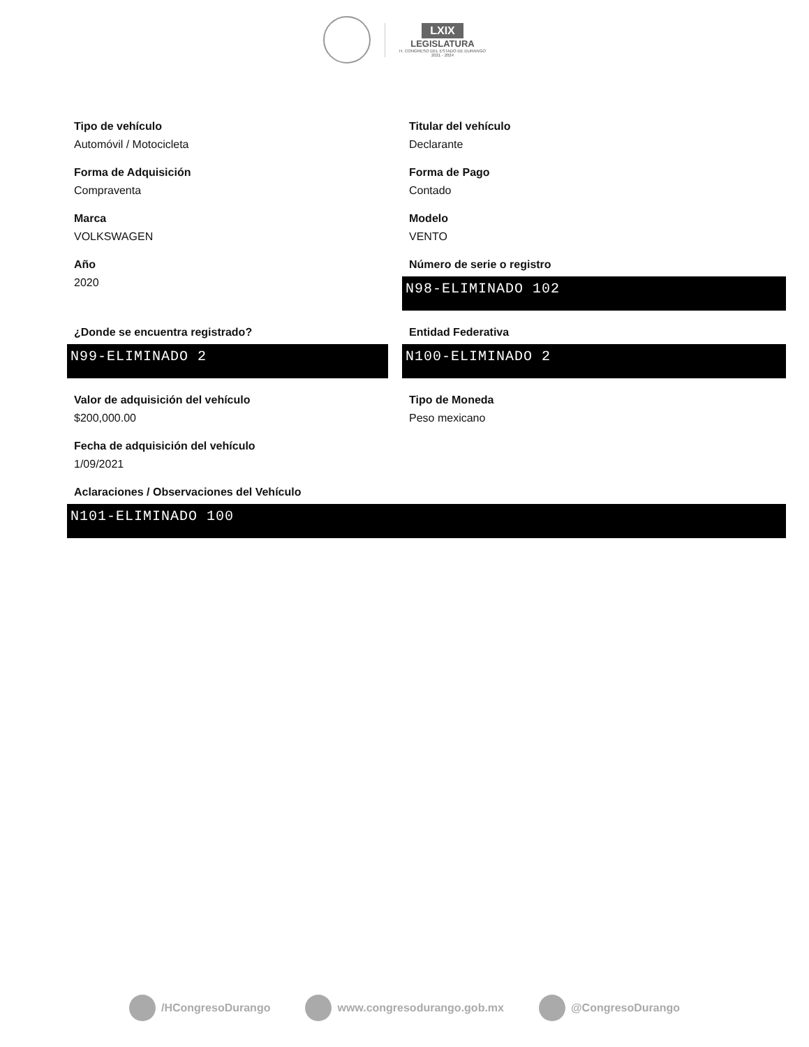LXIX
LEGISLATURA
H. CONGRESO DEL ESTADO DE DURANGO
2021 - 2024
Tipo de vehículo
Automóvil / Motocicleta
Titular del vehículo
Declarante
Forma de Adquisición
Compraventa
Forma de Pago
Contado
Marca
VOLKSWAGEN
Modelo
VENTO
Año
2020
Número de serie o registro
N98-ELIMINADO 102
¿Donde se encuentra registrado?
N99-ELIMINADO 2
Entidad Federativa
N100-ELIMINADO 2
Valor de adquisición del vehículo
$200,000.00
Tipo de Moneda
Peso mexicano
Fecha de adquisición del vehículo
1/09/2021
Aclaraciones / Observaciones del Vehículo
N101-ELIMINADO 100
/HCongresoDurango www.congresodurango.gob.mx @CongresoDurango